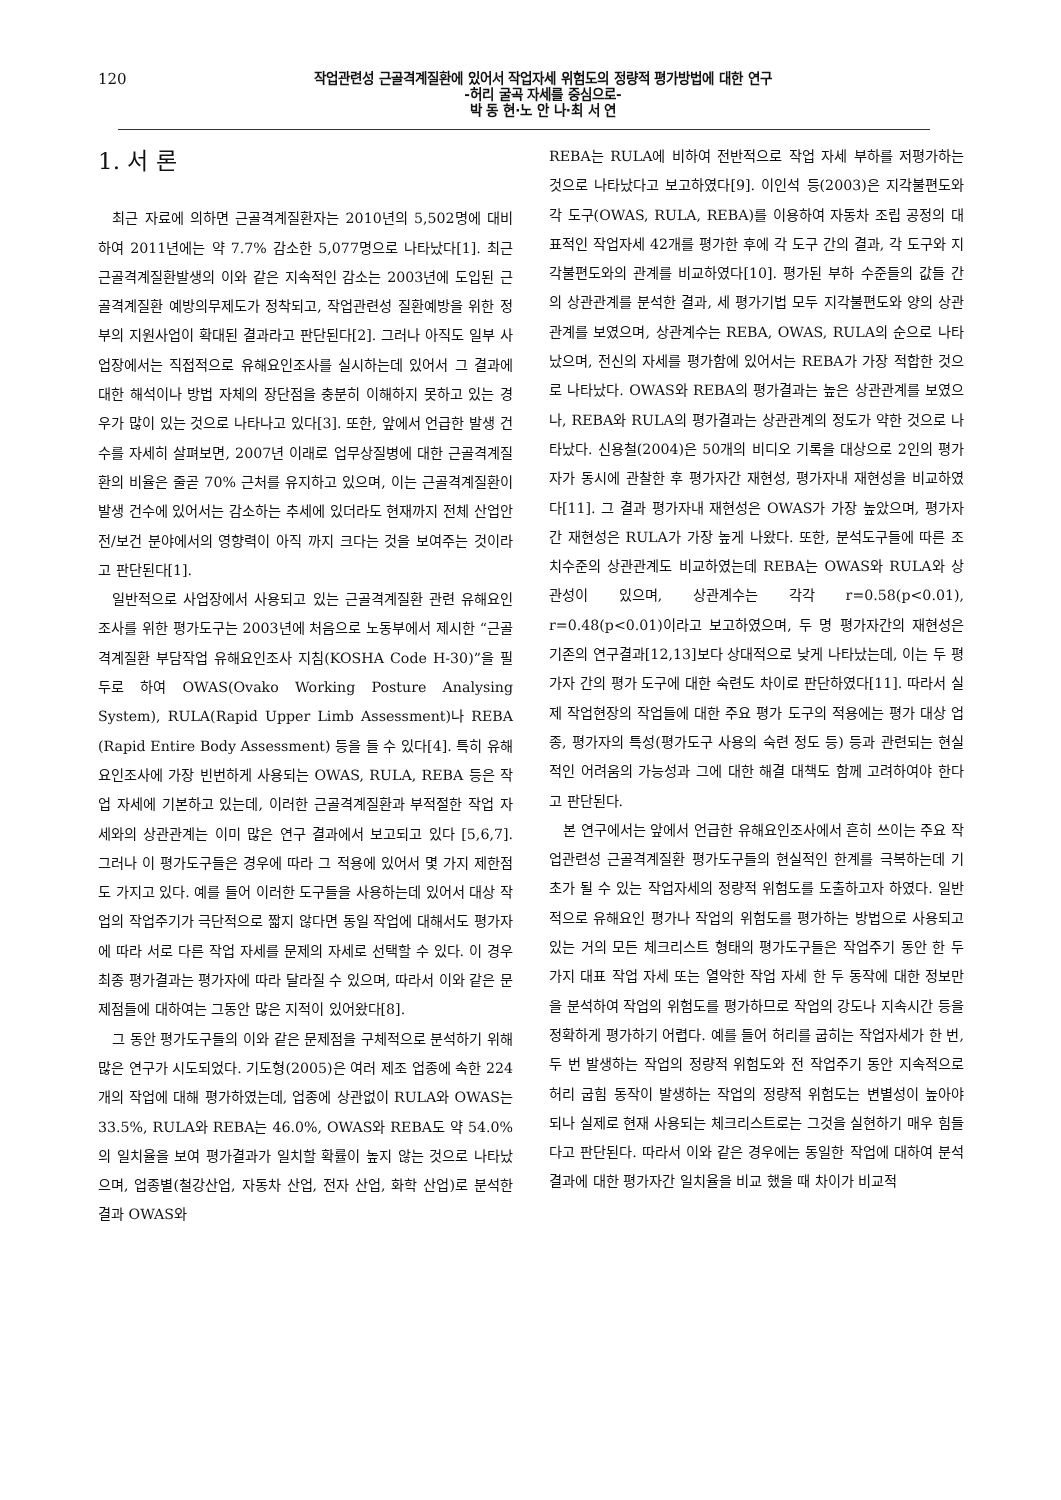120
작업관련성 근골격계질환에 있어서 작업자세 위험도의 정량적 평가방법에 대한 연구
-허리 굴곡 자세를 중심으로-
박 동 현·노 안 나·최 서 연
1. 서 론
최근 자료에 의하면 근골격계질환자는 2010년의 5,502명에 대비하여 2011년에는 약 7.7% 감소한 5,077명으로 나타났다[1]. 최근 근골격계질환발생의 이와 같은 지속적인 감소는 2003년에 도입된 근골격계질환 예방의무제도가 정착되고, 작업관련성 질환예방을 위한 정부의 지원사업이 확대된 결과라고 판단된다[2]. 그러나 아직도 일부 사업장에서는 직접적으로 유해요인조사를 실시하는데 있어서 그 결과에 대한 해석이나 방법 자체의 장단점을 충분히 이해하지 못하고 있는 경우가 많이 있는 것으로 나타나고 있다[3]. 또한, 앞에서 언급한 발생 건수를 자세히 살펴보면, 2007년 이래로 업무상질병에 대한 근골격계질환의 비율은 줄곧 70% 근처를 유지하고 있으며, 이는 근골격계질환이 발생 건수에 있어서는 감소하는 추세에 있더라도 현재까지 전체 산업안전/보건 분야에서의 영향력이 아직 까지 크다는 것을 보여주는 것이라고 판단된다[1].
일반적으로 사업장에서 사용되고 있는 근골격계질환 관련 유해요인조사를 위한 평가도구는 2003년에 처음으로 노동부에서 제시한 “근골격계질환 부담작업 유해요인조사 지침(KOSHA Code H-30)”을 필두로 하여 OWAS(Ovako Working Posture Analysing System), RULA(Rapid Upper Limb Assessment)나 REBA (Rapid Entire Body Assessment) 등을 들 수 있다[4]. 특히 유해요인조사에 가장 빈번하게 사용되는 OWAS, RULA, REBA 등은 작업 자세에 기본하고 있는데, 이러한 근골격계질환과 부적절한 작업 자세와의 상관관계는 이미 많은 연구 결과에서 보고되고 있다 [5,6,7]. 그러나 이 평가도구들은 경우에 따라 그 적용에 있어서 몇 가지 제한점도 가지고 있다. 예를 들어 이러한 도구들을 사용하는데 있어서 대상 작업의 작업주기가 극단적으로 짧지 않다면 동일 작업에 대해서도 평가자에 따라 서로 다른 작업 자세를 문제의 자세로 선택할 수 있다. 이 경우 최종 평가결과는 평가자에 따라 달라질 수 있으며, 따라서 이와 같은 문제점들에 대하여는 그동안 많은 지적이 있어왔다[8].
그 동안 평가도구들의 이와 같은 문제점을 구체적으로 분석하기 위해 많은 연구가 시도되었다. 기도형(2005)은 여러 제조 업종에 속한 224개의 작업에 대해 평가하였는데, 업종에 상관없이 RULA와 OWAS는 33.5%, RULA와 REBA는 46.0%, OWAS와 REBA도 약 54.0%의 일치율을 보여 평가결과가 일치할 확률이 높지 않는 것으로 나타났으며, 업종별(철강산업, 자동차 산업, 전자 산업, 화학 산업)로 분석한 결과 OWAS와
REBA는 RULA에 비하여 전반적으로 작업 자세 부하를 저평가하는 것으로 나타났다고 보고하였다[9]. 이인석 등(2003)은 지각불편도와 각 도구(OWAS, RULA, REBA)를 이용하여 자동차 조립 공정의 대표적인 작업자세 42개를 평가한 후에 각 도구 간의 결과, 각 도구와 지각불편도와의 관계를 비교하였다[10]. 평가된 부하 수준들의 값들 간의 상관관계를 분석한 결과, 세 평가기법 모두 지각불편도와 양의 상관관계를 보였으며, 상관계수는 REBA, OWAS, RULA의 순으로 나타났으며, 전신의 자세를 평가함에 있어서는 REBA가 가장 적합한 것으로 나타났다. OWAS와 REBA의 평가결과는 높은 상관관계를 보였으나, REBA와 RULA의 평가결과는 상관관계의 정도가 약한 것으로 나타났다. 신용철(2004)은 50개의 비디오 기록을 대상으로 2인의 평가자가 동시에 관찰한 후 평가자간 재현성, 평가자내 재현성을 비교하였다[11]. 그 결과 평가자내 재현성은 OWAS가 가장 높았으며, 평가자간 재현성은 RULA가 가장 높게 나왔다. 또한, 분석도구들에 따른 조치수준의 상관관계도 비교하였는데 REBA는 OWAS와 RULA와 상관성이 있으며, 상관계수는 각각 r=0.58(p<0.01), r=0.48(p<0.01)이라고 보고하였으며, 두 명 평가자간의 재현성은 기존의 연구결과[12,13]보다 상대적으로 낮게 나타났는데, 이는 두 평가자 간의 평가 도구에 대한 숙련도 차이로 판단하였다[11]. 따라서 실제 작업현장의 작업들에 대한 주요 평가 도구의 적용에는 평가 대상 업종, 평가자의 특성(평가도구 사용의 숙련 정도 등) 등과 관련되는 현실적인 어려움의 가능성과 그에 대한 해결 대책도 함께 고려하여야 한다고 판단된다.
본 연구에서는 앞에서 언급한 유해요인조사에서 흔히 쓰이는 주요 작업관련성 근골격계질환 평가도구들의 현실적인 한계를 극복하는데 기초가 될 수 있는 작업자세의 정량적 위험도를 도출하고자 하였다. 일반적으로 유해요인 평가나 작업의 위험도를 평가하는 방법으로 사용되고 있는 거의 모든 체크리스트 형태의 평가도구들은 작업주기 동안 한 두 가지 대표 작업 자세 또는 열악한 작업 자세 한 두 동작에 대한 정보만을 분석하여 작업의 위험도를 평가하므로 작업의 강도나 지속시간 등을 정확하게 평가하기 어렵다. 예를 들어 허리를 굽히는 작업자세가 한 번, 두 번 발생하는 작업의 정량적 위험도와 전 작업주기 동안 지속적으로 허리 굽힘 동작이 발생하는 작업의 정량적 위험도는 변별성이 높아야 되나 실제로 현재 사용되는 체크리스트로는 그것을 실현하기 매우 힘들다고 판단된다. 따라서 이와 같은 경우에는 동일한 작업에 대하여 분석결과에 대한 평가자간 일치율을 비교 했을 때 차이가 비교적